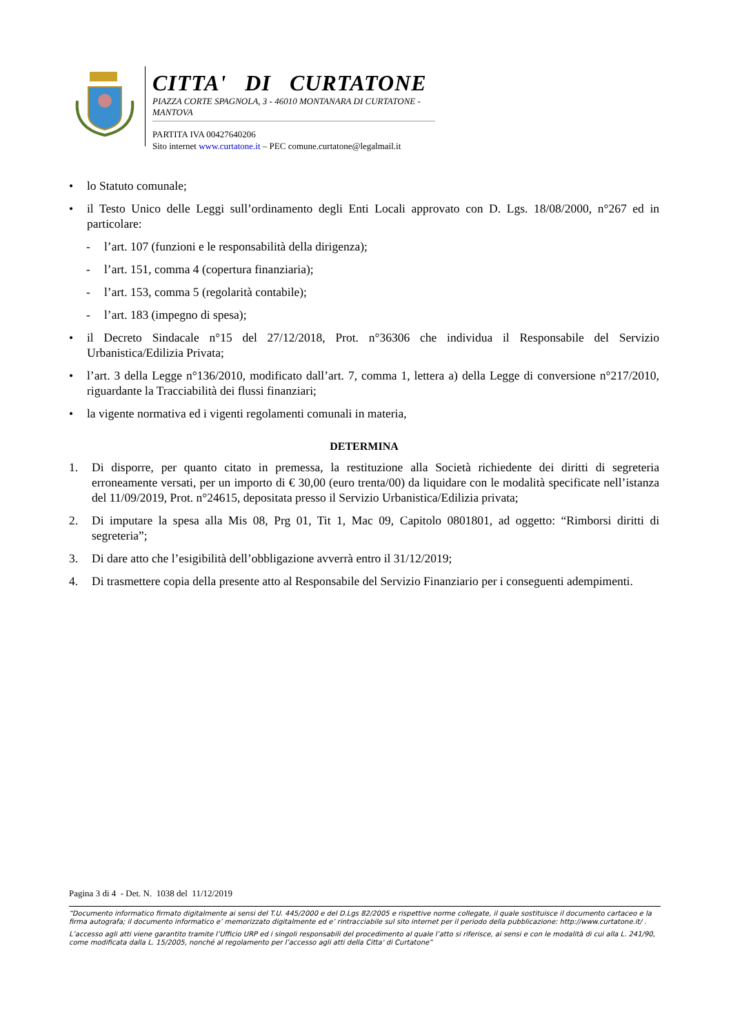CITTA' DI CURTATONE
PIAZZA CORTE SPAGNOLA, 3 - 46010 MONTANARA DI CURTATONE - MANTOVA
PARTITA IVA 00427640206
Sito internet www.curtatone.it – PEC comune.curtatone@legalmail.it
• lo Statuto comunale;
• il Testo Unico delle Leggi sull’ordinamento degli Enti Locali approvato con D. Lgs. 18/08/2000, n°267 ed in particolare:
- l’art. 107 (funzioni e le responsabilità della dirigenza);
- l’art. 151, comma 4 (copertura finanziaria);
- l’art. 153, comma 5 (regolarità contabile);
- l’art. 183 (impegno di spesa);
• il Decreto Sindacale n°15 del 27/12/2018, Prot. n°36306 che individua il Responsabile del Servizio Urbanistica/Edilizia Privata;
• l’art. 3 della Legge n°136/2010, modificato dall’art. 7, comma 1, lettera a) della Legge di conversione n°217/2010, riguardante la Tracciabilità dei flussi finanziari;
• la vigente normativa ed i vigenti regolamenti comunali in materia,
DETERMINA
1. Di disporre, per quanto citato in premessa, la restituzione alla Società richiedente dei diritti di segreteria erroneamente versati, per un importo di € 30,00 (euro trenta/00) da liquidare con le modalità specificate nell’istanza del 11/09/2019, Prot. n°24615, depositata presso il Servizio Urbanistica/Edilizia privata;
2. Di imputare la spesa alla Mis 08, Prg 01, Tit 1, Mac 09, Capitolo 0801801, ad oggetto: “Rimborsi diritti di segreteria”;
3. Di dare atto che l’esigibilità dell’obbligazione avverrà entro il 31/12/2019;
4. Di trasmettere copia della presente atto al Responsabile del Servizio Finanziario per i conseguenti adempimenti.
Pagina 3 di 4 - Det. N. 1038 del 11/12/2019
“Documento informatico firmato digitalmente ai sensi del T.U. 445/2000 e del D.Lgs 82/2005 e rispettive norme collegate, il quale sostituisce il documento cartaceo e la firma autografa; il documento informatico e’ memorizzato digitalmente ed e’ rintracciabile sul sito internet per il periodo della pubblicazione: http://www.curtatone.it/ .
L’accesso agli atti viene garantito tramite l’Ufficio URP ed i singoli responsabili del procedimento al quale l’atto si riferisce, ai sensi e con le modalità di cui alla L. 241/90, come modificata dalla L. 15/2005, nonché al regolamento per l’accesso agli atti della Citta' di Curtatone”